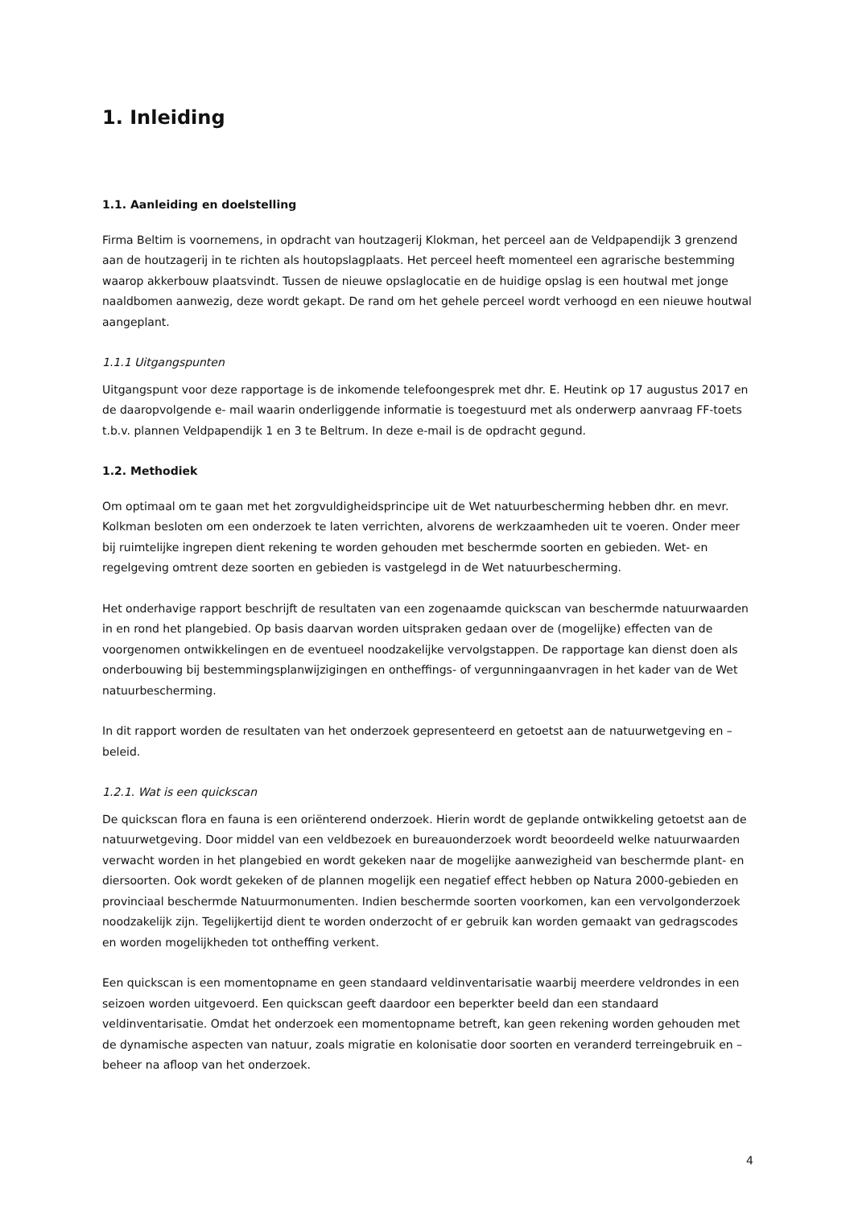1. Inleiding
1.1. Aanleiding en doelstelling
Firma Beltim is voornemens, in opdracht van houtzagerij Klokman, het perceel aan de Veldpapendijk 3 grenzend aan de houtzagerij in te richten als houtopslagplaats. Het perceel heeft momenteel een agrarische bestemming waarop akkerbouw plaatsvindt. Tussen de nieuwe opslaglocatie en de huidige opslag is een houtwal met jonge naaldbomen aanwezig, deze wordt gekapt. De rand om het gehele perceel wordt verhoogd en een nieuwe houtwal aangeplant.
1.1.1 Uitgangspunten
Uitgangspunt voor deze rapportage is de inkomende telefoongesprek met dhr. E. Heutink op 17 augustus 2017 en de daaropvolgende e- mail waarin onderliggende informatie is toegestuurd met als onderwerp aanvraag FF-toets t.b.v. plannen Veldpapendijk 1 en 3 te Beltrum. In deze e-mail is de opdracht gegund.
1.2. Methodiek
Om optimaal om te gaan met het zorgvuldigheidsprincipe uit de Wet natuurbescherming hebben dhr. en mevr. Kolkman besloten om een onderzoek te laten verrichten, alvorens de werkzaamheden uit te voeren. Onder meer bij ruimtelijke ingrepen dient rekening te worden gehouden met beschermde soorten en gebieden. Wet- en regelgeving omtrent deze soorten en gebieden is vastgelegd in de Wet natuurbescherming.
Het onderhavige rapport beschrijft de resultaten van een zogenaamde quickscan van beschermde natuurwaarden in en rond het plangebied. Op basis daarvan worden uitspraken gedaan over de (mogelijke) effecten van de voorgenomen ontwikkelingen en de eventueel noodzakelijke vervolgstappen. De rapportage kan dienst doen als onderbouwing bij bestemmingsplanwijzigingen en ontheffings- of vergunningaanvragen in het kader van de Wet natuurbescherming.
In dit rapport worden de resultaten van het onderzoek gepresenteerd en getoetst aan de natuurwetgeving en –beleid.
1.2.1. Wat is een quickscan
De quickscan flora en fauna is een oriënterend onderzoek. Hierin wordt de geplande ontwikkeling getoetst aan de natuurwetgeving. Door middel van een veldbezoek en bureauonderzoek wordt beoordeeld welke natuurwaarden verwacht worden in het plangebied en wordt gekeken naar de mogelijke aanwezigheid van beschermde plant- en diersoorten. Ook wordt gekeken of de plannen mogelijk een negatief effect hebben op Natura 2000-gebieden en provinciaal beschermde Natuurmonumenten. Indien beschermde soorten voorkomen, kan een vervolgonderzoek noodzakelijk zijn. Tegelijkertijd dient te worden onderzocht of er gebruik kan worden gemaakt van gedragscodes en worden mogelijkheden tot ontheffing verkent.
Een quickscan is een momentopname en geen standaard veldinventarisatie waarbij meerdere veldrondes in een seizoen worden uitgevoerd. Een quickscan geeft daardoor een beperkter beeld dan een standaard veldinventarisatie. Omdat het onderzoek een momentopname betreft, kan geen rekening worden gehouden met de dynamische aspecten van natuur, zoals migratie en kolonisatie door soorten en veranderd terreingebruik en –beheer na afloop van het onderzoek.
4